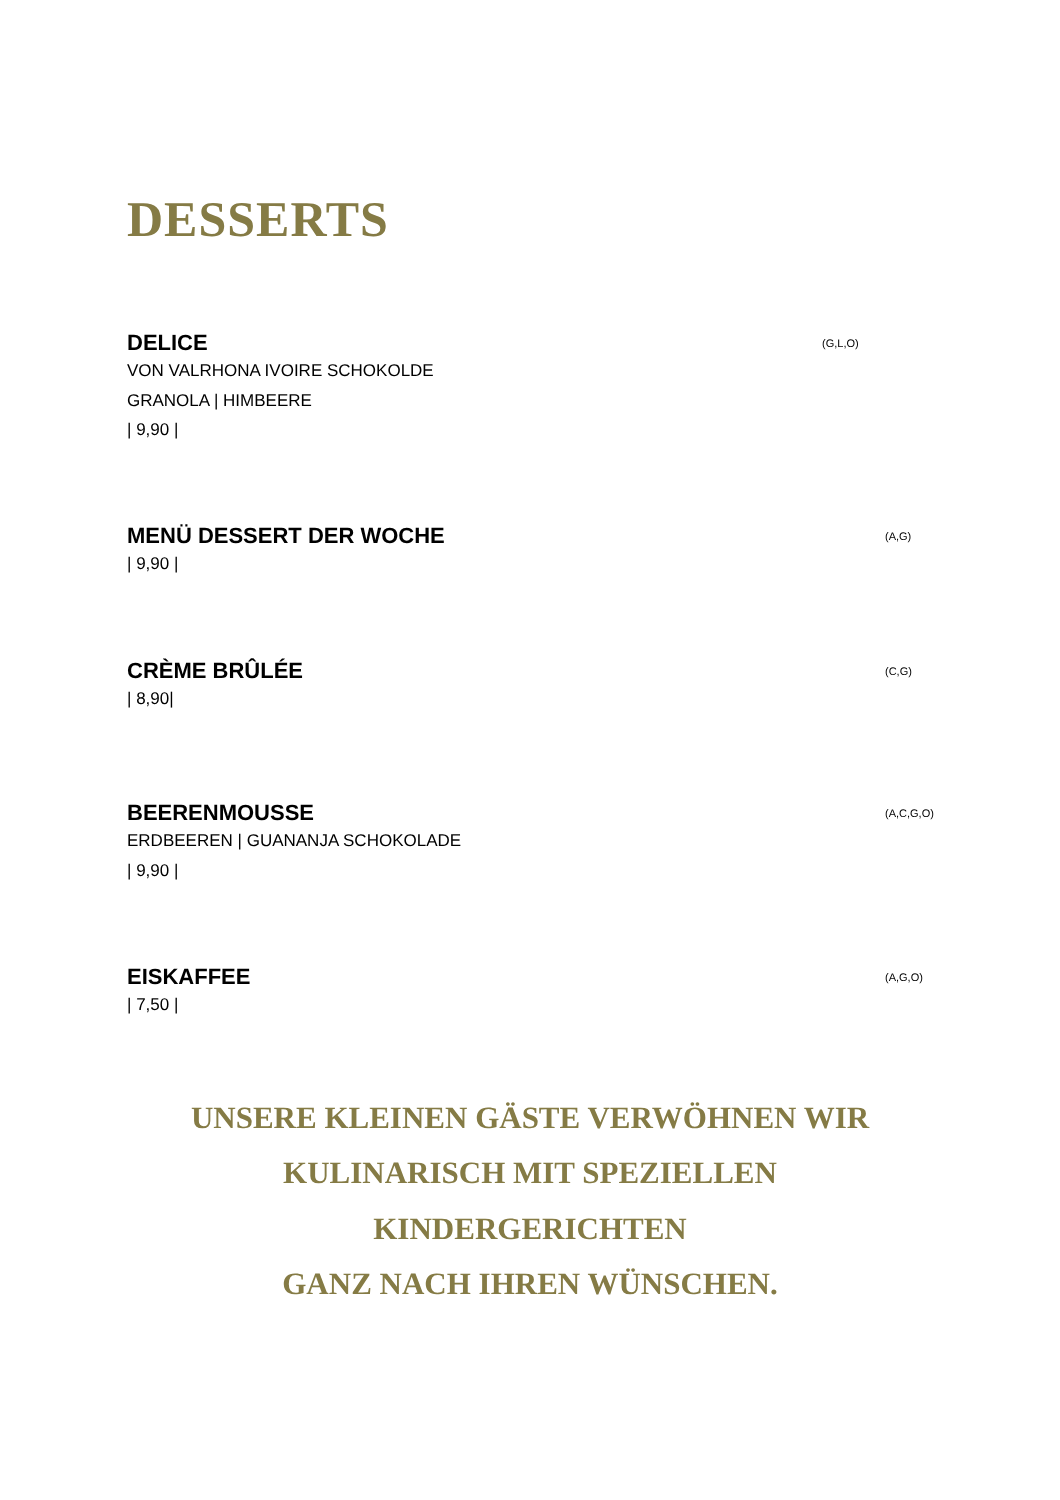DESSERTS
DELICE (G,L,O)
VON VALRHONA IVOIRE SCHOKOLDE
GRANOLA | HIMBEERE
| 9,90 |
MENÜ DESSERT DER WOCHE (A,G)
| 9,90 |
CRÈME BRÛLÉE (C,G)
| 8,90|
BEERENMOUSSE (A,C,G,O)
ERDBEEREN | GUANANJA SCHOKOLADE
| 9,90 |
EISKAFFEE (A,G,O)
| 7,50 |
UNSERE KLEINEN GÄSTE VERWÖHNEN WIR
KULINARISCH MIT SPEZIELLEN
KINDERGERICHTEN
GANZ NACH IHREN WÜNSCHEN.